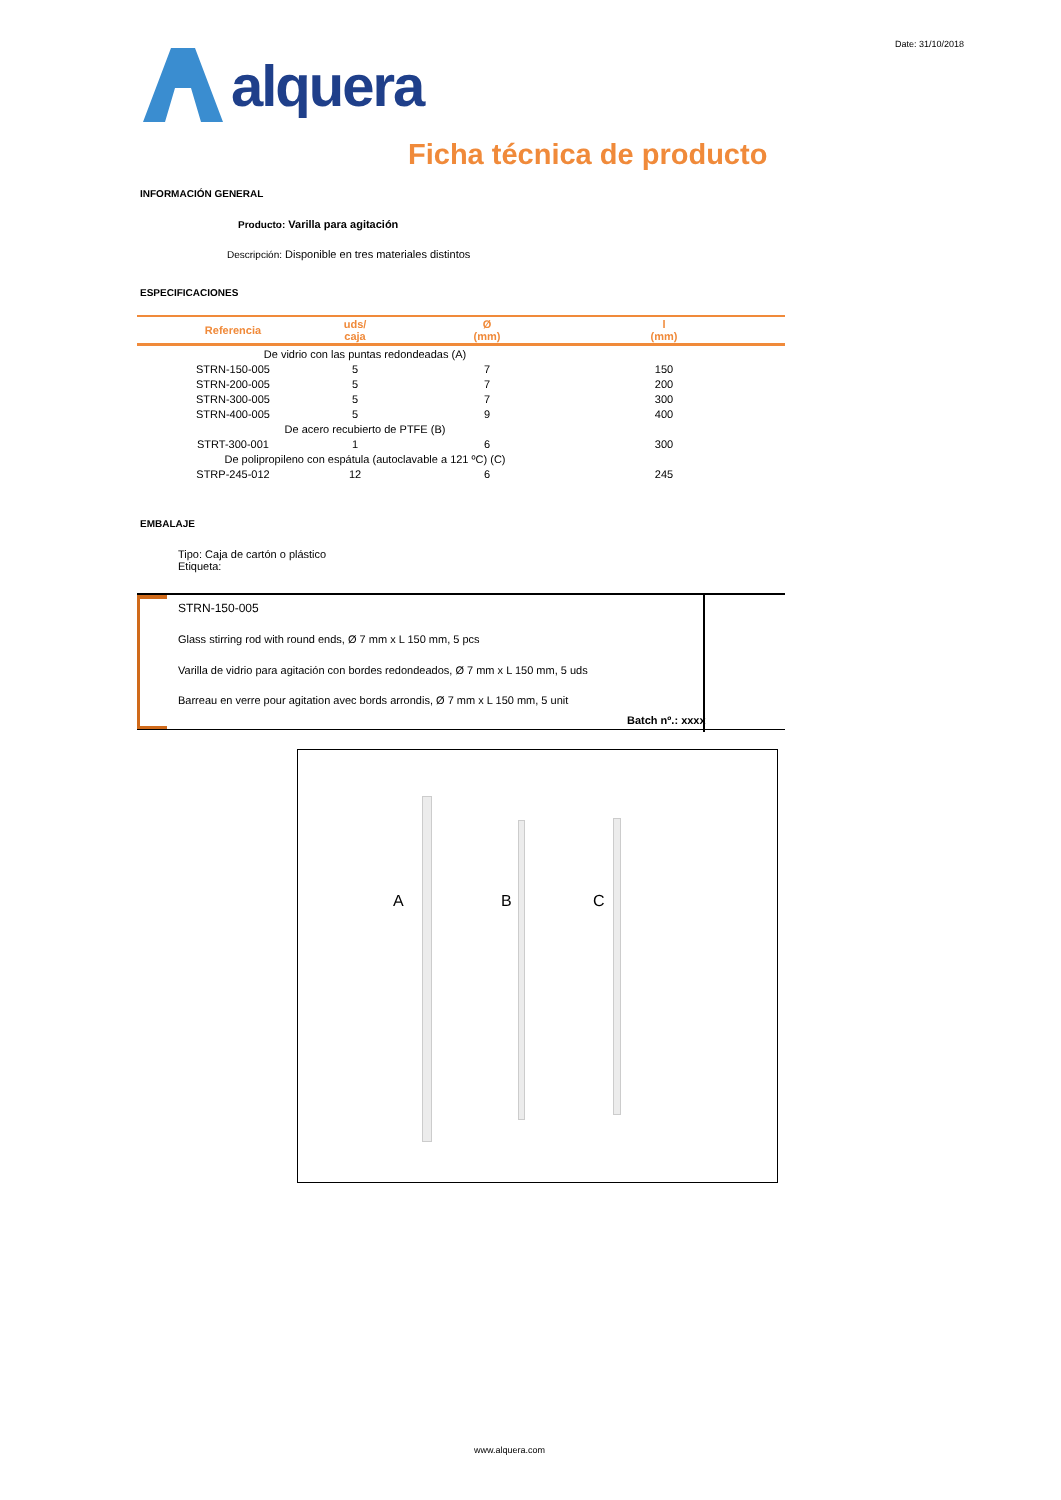Date: 31/10/2018
alquera
Ficha técnica de producto
INFORMACIÓN GENERAL
Producto: Varilla para agitación
Descripción: Disponible en tres materiales distintos
ESPECIFICACIONES
| Referencia | uds/ caja | Ø (mm) | l (mm) | |
| --- | --- | --- | --- | --- |
| De vidrio con las puntas redondeadas (A) | | | | |
| STRN-150-005 | 5 | 7 | 150 | |
| STRN-200-005 | 5 | 7 | 200 | |
| STRN-300-005 | 5 | 7 | 300 | |
| STRN-400-005 | 5 | 9 | 400 | |
| De acero recubierto de PTFE (B) | | | | |
| STRT-300-001 | 1 | 6 | 300 | |
| De polipropileno con espátula (autoclavable a 121 ºC) (C) | | | | |
| STRP-245-012 | 12 | 6 | 245 | |
EMBALAJE
Tipo: Caja de cartón o plástico
Etiqueta:
STRN-150-005
Glass stirring rod with round ends, Ø 7 mm x L 150 mm, 5 pcs
Varilla de vidrio para agitación con bordes redondeados, Ø 7 mm x L 150 mm, 5 uds
Barreau en verre pour agitation avec bords arrondis, Ø 7 mm x L 150 mm, 5 unit
Batch nº.: xxxx
A B C
www.alquera.com